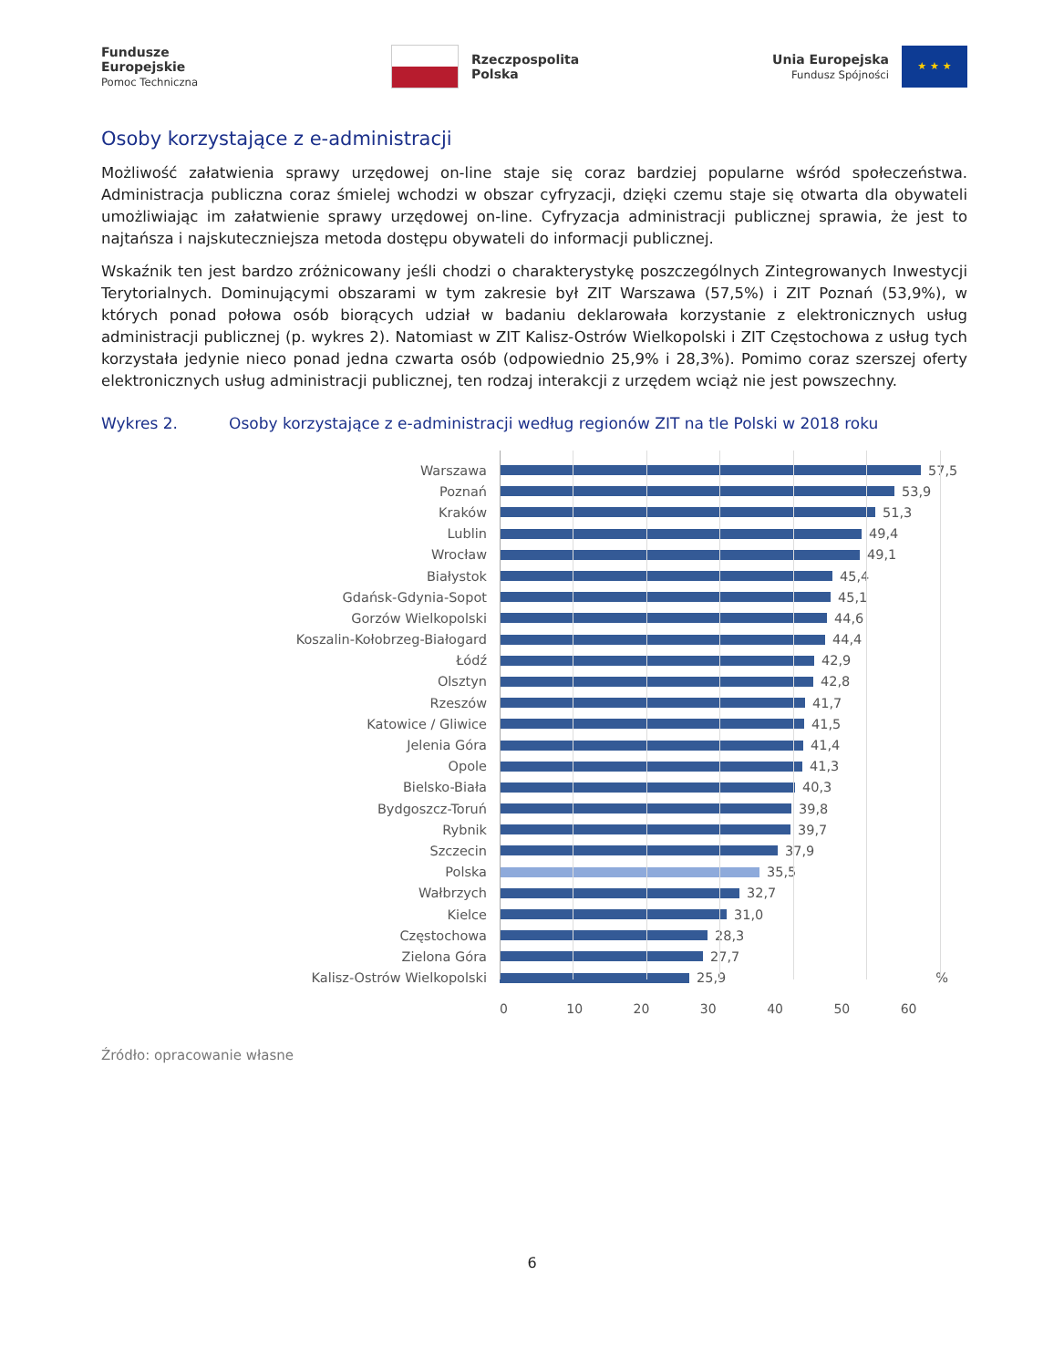Fundusze
Europejskie
Pomoc Techniczna
Rzeczpospolita
Polska
Unia Europejska
Fundusz Spójności
★ ★ ★
Osoby korzystające z e-administracji
Możliwość załatwienia sprawy urzędowej on-line staje się coraz bardziej popularne wśród społeczeństwa. Administracja publiczna coraz śmielej wchodzi w obszar cyfryzacji, dzięki czemu staje się otwarta dla obywateli umożliwiając im załatwienie sprawy urzędowej on-line. Cyfryzacja administracji publicznej sprawia, że jest to najtańsza i najskuteczniejsza metoda dostępu obywateli do informacji publicznej.
Wskaźnik ten jest bardzo zróżnicowany jeśli chodzi o charakterystykę poszczególnych Zintegrowanych Inwestycji Terytorialnych. Dominującymi obszarami w tym zakresie był ZIT Warszawa (57,5%) i ZIT Poznań (53,9%), w których ponad połowa osób biorących udział w badaniu deklarowała korzystanie z elektronicznych usług administracji publicznej (p. wykres 2). Natomiast w ZIT Kalisz-Ostrów Wielkopolski i ZIT Częstochowa z usług tych korzystała jedynie nieco ponad jedna czwarta osób (odpowiednio 25,9% i 28,3%). Pomimo coraz szerszej oferty elektronicznych usług administracji publicznej, ten rodzaj interakcji z urzędem wciąż nie jest powszechny.
Wykres 2. Osoby korzystające z e-administracji według regionów ZIT na tle Polski w 2018 roku
Warszawa 57,5
Poznań 53,9
Kraków 51,3
Lublin 49,4
Wrocław 49,1
Białystok 45,4
Gdańsk-Gdynia-Sopot 45,1
Gorzów Wielkopolski 44,6
Koszalin-Kołobrzeg-Białogard 44,4
Łódź 42,9
Olsztyn 42,8
Rzeszów 41,7
Katowice / Gliwice 41,5
Jelenia Góra 41,4
Opole 41,3
Bielsko-Biała 40,3
Bydgoszcz-Toruń 39,8
Rybnik 39,7
Szczecin 37,9
Polska 35,5
Wałbrzych 32,7
Kielce 31,0
Częstochowa 28,3
Zielona Góra 27,7
Kalisz-Ostrów Wielkopolski 25,9%
0 10 20 30 40 50 60
Źródło: opracowanie własne
6